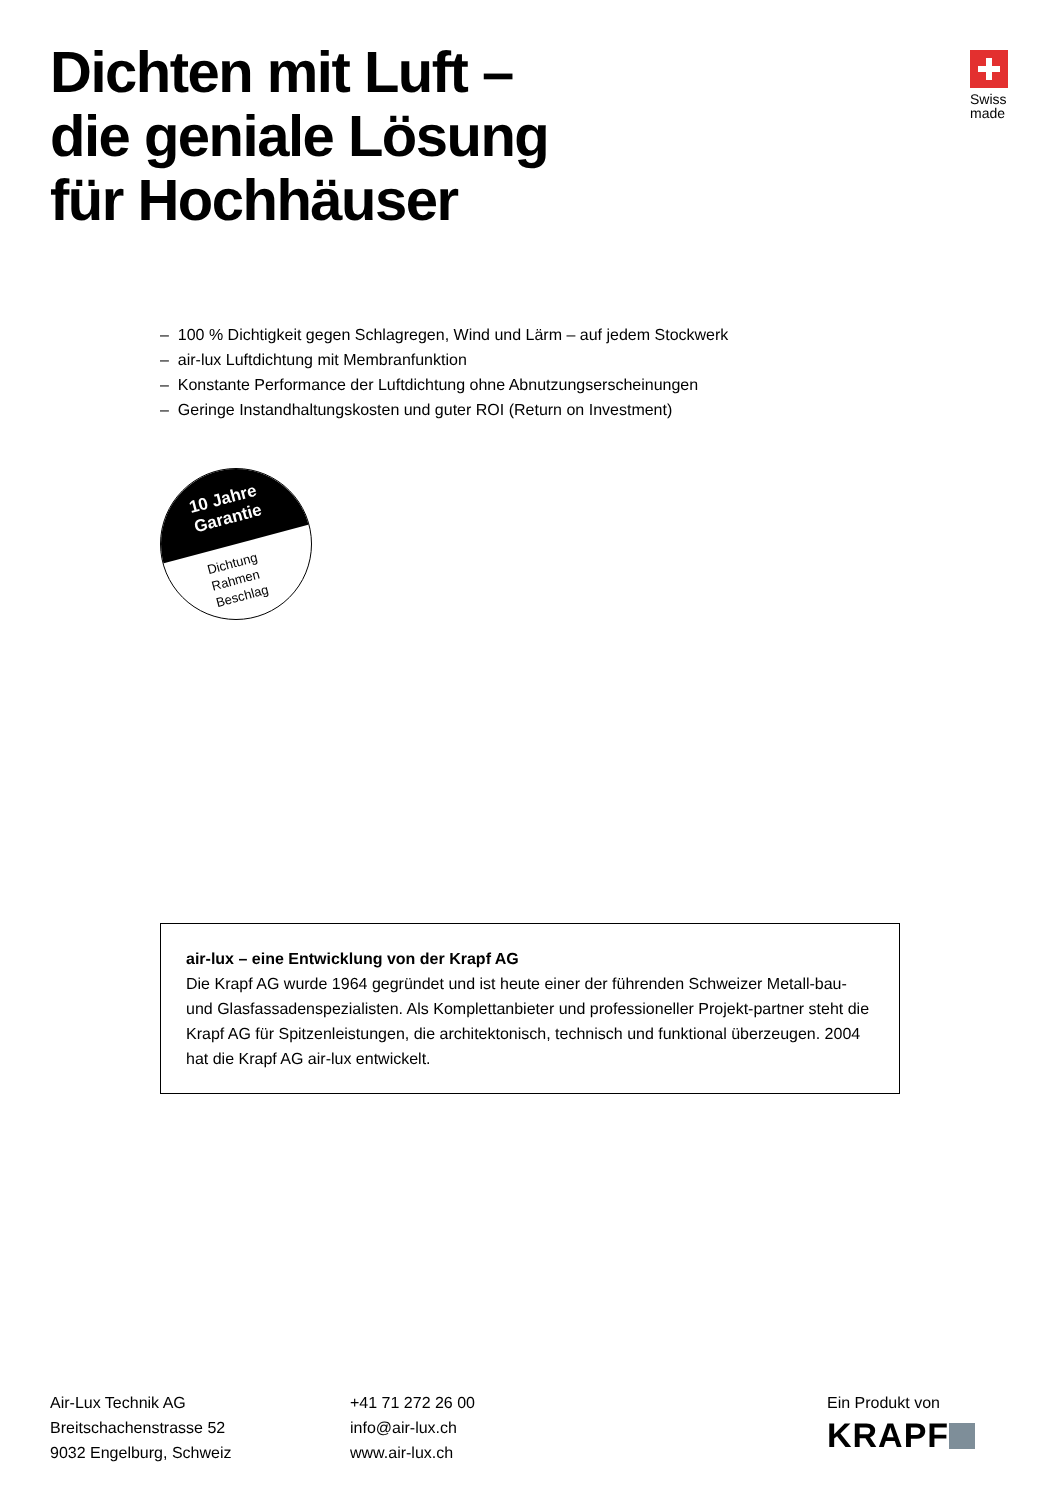Dichten mit Luft –
die geniale Lösung
für Hochhäuser
Swiss
made
– 100 % Dichtigkeit gegen Schlagregen, Wind und Lärm – auf jedem Stockwerk
– air-lux Luftdichtung mit Membranfunktion
– Konstante Performance der Luftdichtung ohne Abnutzungserscheinungen
– Geringe Instandhaltungskosten und guter ROI (Return on Investment)
10 Jahre
Garantie
Dichtung
Rahmen
Beschlag
air-lux – eine Entwicklung von der Krapf AG
Die Krapf AG wurde 1964 gegründet und ist heute einer der führenden Schweizer Metall-bau- und Glasfassadenspezialisten. Als Komplettanbieter und professioneller Projekt-partner steht die Krapf AG für Spitzenleistungen, die architektonisch, technisch und funktional überzeugen. 2004 hat die Krapf AG air-lux entwickelt.
Air-Lux Technik AG
Breitschachenstrasse 52
9032 Engelburg, Schweiz
+41 71 272 26 00
info@air-lux.ch
www.air-lux.ch
Ein Produkt von
KRAPF